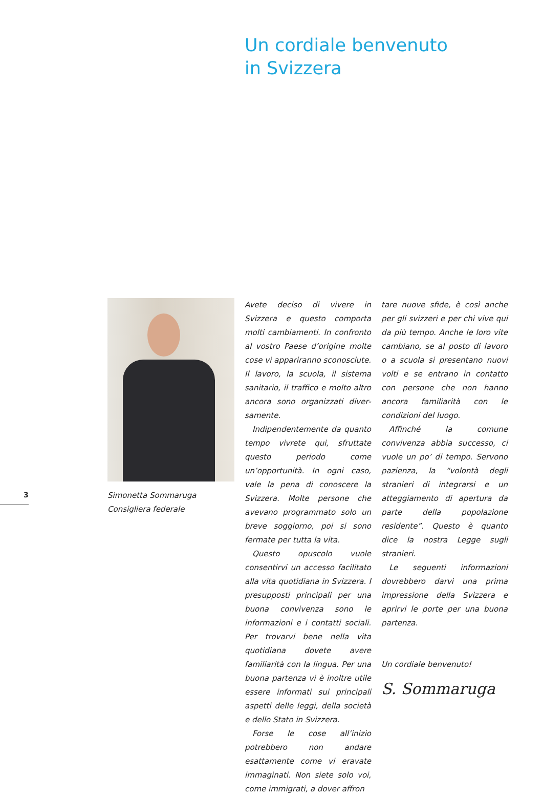Un cordiale benvenuto
in Svizzera
3
Simonetta Sommaruga
Consigliera federale
Avete deciso di vivere in Svizzera e questo comporta molti cambia­menti. In confronto al vostro Paese d’origine molte cose vi appariranno sconosciute. Il lavoro, la scuola, il sistema sanitario, il traffico e molto altro ancora sono organizzati diver­samente.
Indipendentemente da quanto tempo vivrete qui, sfruttate questo periodo come un’opportunità. In ogni caso, vale la pena di conoscere la Svizzera. Molte persone che ave­vano programmato solo un breve soggiorno, poi si sono fermate per tutta la vita.
Questo opuscolo vuole consen­tirvi un accesso facilitato alla vita quotidiana in Svizzera. I presupposti principali per una buona conviven­za sono le informazioni e i contatti sociali. Per trovarvi bene nella vita quotidiana dovete avere familiarità con la lingua. Per una buona par­tenza vi è inoltre utile essere in­formati sui principali aspetti delle leggi, della società e dello Stato in Svizzera.
Forse le cose all’inizio potrebbero non andare esattamente come vi eravate immaginati. Non siete solo voi, come immigrati, a dover affron­
tare nuove sfide, è così anche per gli svizzeri e per chi vive qui da più tempo. Anche le loro vite cambia­no, se al posto di lavoro o a scuola si presentano nuovi volti e se en­trano in contatto con persone che non hanno ancora familiarità con le condizioni del luogo.
Affinché la comune convivenza abbia successo, ci vuole un po’ di tempo. Servono pazienza, la “vo­lontà degli stranieri di integrarsi e un atteggiamento di apertura da parte della popolazione residente”. Questo è quanto dice la nostra Leg­ge sugli stranieri.
Le seguenti informazioni dovreb­bero darvi una prima impressione della Svizzera e aprirvi le porte per una buona partenza.
Un cordiale benvenuto!
S. Sommaruga